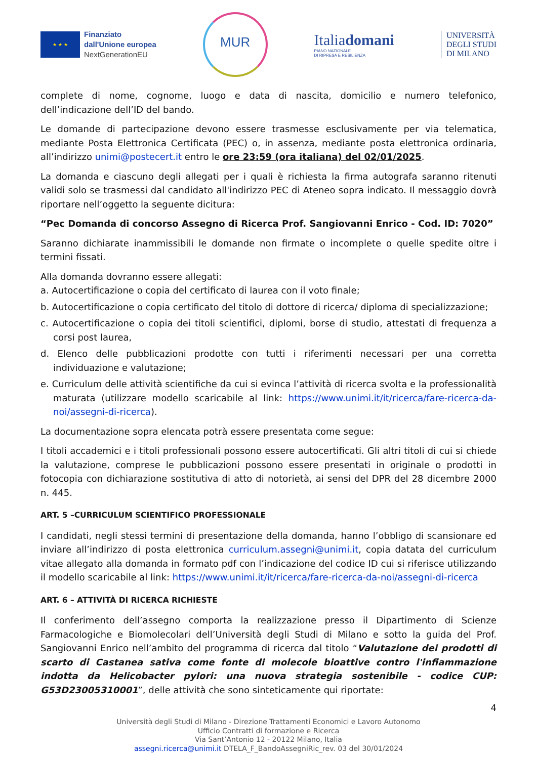★ ★ ★
Finanziato
dall'Unione europea
NextGenerationEU
MUR
Italiadomani
PIANO NAZIONALE
DI RIPRESA E RESILIENZA
UNIVERSITÀ
DEGLI STUDI
DI MILANO
complete di nome, cognome, luogo e data di nascita, domicilio e numero telefonico, dell’indicazione dell’ID del bando.
Le domande di partecipazione devono essere trasmesse esclusivamente per via telematica, mediante Posta Elettronica Certificata (PEC) o, in assenza, mediante posta elettronica ordinaria, all’indirizzo unimi@postecert.it entro le ore 23:59 (ora italiana) del 02/01/2025.
La domanda e ciascuno degli allegati per i quali è richiesta la firma autografa saranno ritenuti validi solo se trasmessi dal candidato all'indirizzo PEC di Ateneo sopra indicato. Il messaggio dovrà riportare nell’oggetto la seguente dicitura:
“Pec Domanda di concorso Assegno di Ricerca Prof. Sangiovanni Enrico - Cod. ID: 7020”
Saranno dichiarate inammissibili le domande non firmate o incomplete o quelle spedite oltre i termini fissati.
Alla domanda dovranno essere allegati:
a. Autocertificazione o copia del certificato di laurea con il voto finale;
b. Autocertificazione o copia certificato del titolo di dottore di ricerca/ diploma di specializzazione;
c. Autocertificazione o copia dei titoli scientifici, diplomi, borse di studio, attestati di frequenza a corsi post laurea,
d. Elenco delle pubblicazioni prodotte con tutti i riferimenti necessari per una corretta individuazione e valutazione;
e. Curriculum delle attività scientifiche da cui si evinca l’attività di ricerca svolta e la professionalità maturata (utilizzare modello scaricabile al link: https://www.unimi.it/it/ricerca/fare-ricerca-da-noi/assegni-di-ricerca).
La documentazione sopra elencata potrà essere presentata come segue:
I titoli accademici e i titoli professionali possono essere autocertificati. Gli altri titoli di cui si chiede la valutazione, comprese le pubblicazioni possono essere presentati in originale o prodotti in fotocopia con dichiarazione sostitutiva di atto di notorietà, ai sensi del DPR del 28 dicembre 2000 n. 445.
ART. 5 –CURRICULUM SCIENTIFICO PROFESSIONALE
I candidati, negli stessi termini di presentazione della domanda, hanno l’obbligo di scansionare ed inviare all’indirizzo di posta elettronica curriculum.assegni@unimi.it, copia datata del curriculum vitae allegato alla domanda in formato pdf con l’indicazione del codice ID cui si riferisce utilizzando il modello scaricabile al link: https://www.unimi.it/it/ricerca/fare-ricerca-da-noi/assegni-di-ricerca
ART. 6 – ATTIVITÀ DI RICERCA RICHIESTE
Il conferimento dell’assegno comporta la realizzazione presso il Dipartimento di Scienze Farmacologiche e Biomolecolari dell’Università degli Studi di Milano e sotto la guida del Prof. Sangiovanni Enrico nell’ambito del programma di ricerca dal titolo “Valutazione dei prodotti di scarto di Castanea sativa come fonte di molecole bioattive contro l'infiammazione indotta da Helicobacter pylori: una nuova strategia sostenibile - codice CUP: G53D23005310001”, delle attività che sono sinteticamente qui riportate:
4
Università degli Studi di Milano - Direzione Trattamenti Economici e Lavoro Autonomo
Ufficio Contratti di formazione e Ricerca
Via Sant’Antonio 12 - 20122 Milano, Italia
assegni.ricerca@unimi.it DTELA_F_BandoAssegniRic_rev. 03 del 30/01/2024